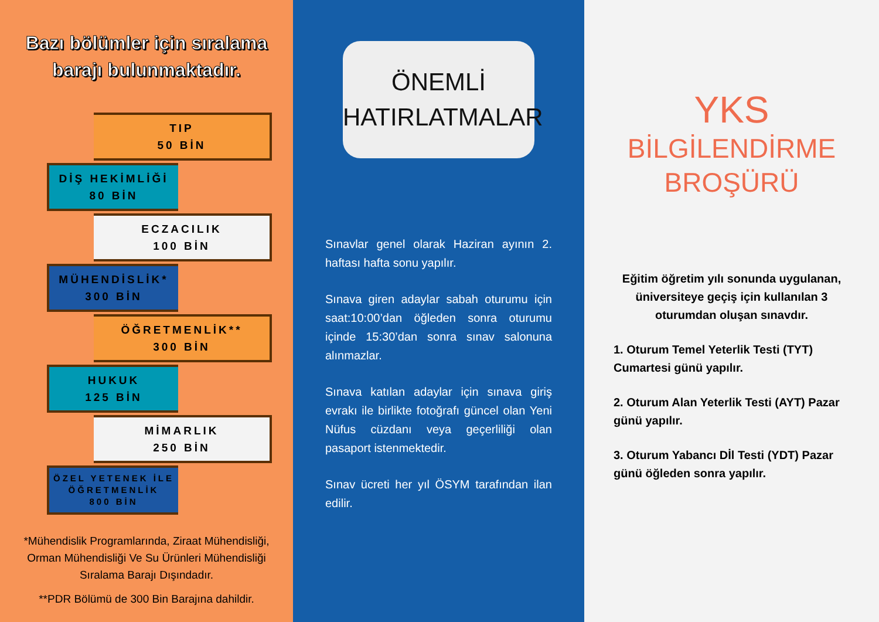Bazı bölümler için sıralama barajı bulunmaktadır.
TIP
50 BİN
DİŞ HEKİMLİĞİ
80 BİN
ECZACILIK
100 BİN
MÜHENDİSLİK*
300 BİN
ÖĞRETMENLİK**
300 BİN
HUKUK
125 BİN
MİMARLIK
250 BİN
ÖZEL YETENEK İLE ÖĞRETMENLİK
800 BİN
*Mühendislik Programlarında, Ziraat Mühendisliği, Orman Mühendisliği Ve Su Ürünleri Mühendisliği Sıralama Barajı Dışındadır.
**PDR Bölümü de 300 Bin Barajına dahildir.
ÖNEMLİ
HATIRLATMALAR
Sınavlar genel olarak Haziran ayının 2. haftası hafta sonu yapılır.
Sınava giren adaylar sabah oturumu için saat:10:00’dan öğleden sonra oturumu içinde 15:30’dan sonra sınav salonuna alınmazlar.
Sınava katılan adaylar için sınava giriş evrakı ile birlikte fotoğrafı güncel olan Yeni Nüfus cüzdanı veya geçerliliği olan pasaport istenmektedir.
Sınav ücreti her yıl ÖSYM tarafından ilan edilir.
YKS
BİLGİLENDİRME
BROŞÜRÜ
Eğitim öğretim yılı sonunda uygulanan, üniversiteye geçiş için kullanılan 3 oturumdan oluşan sınavdır.
1. Oturum Temel Yeterlik Testi (TYT) Cumartesi günü yapılır.
2. Oturum Alan Yeterlik Testi (AYT) Pazar günü yapılır.
3. Oturum Yabancı Dİl Testi (YDT) Pazar günü öğleden sonra yapılır.